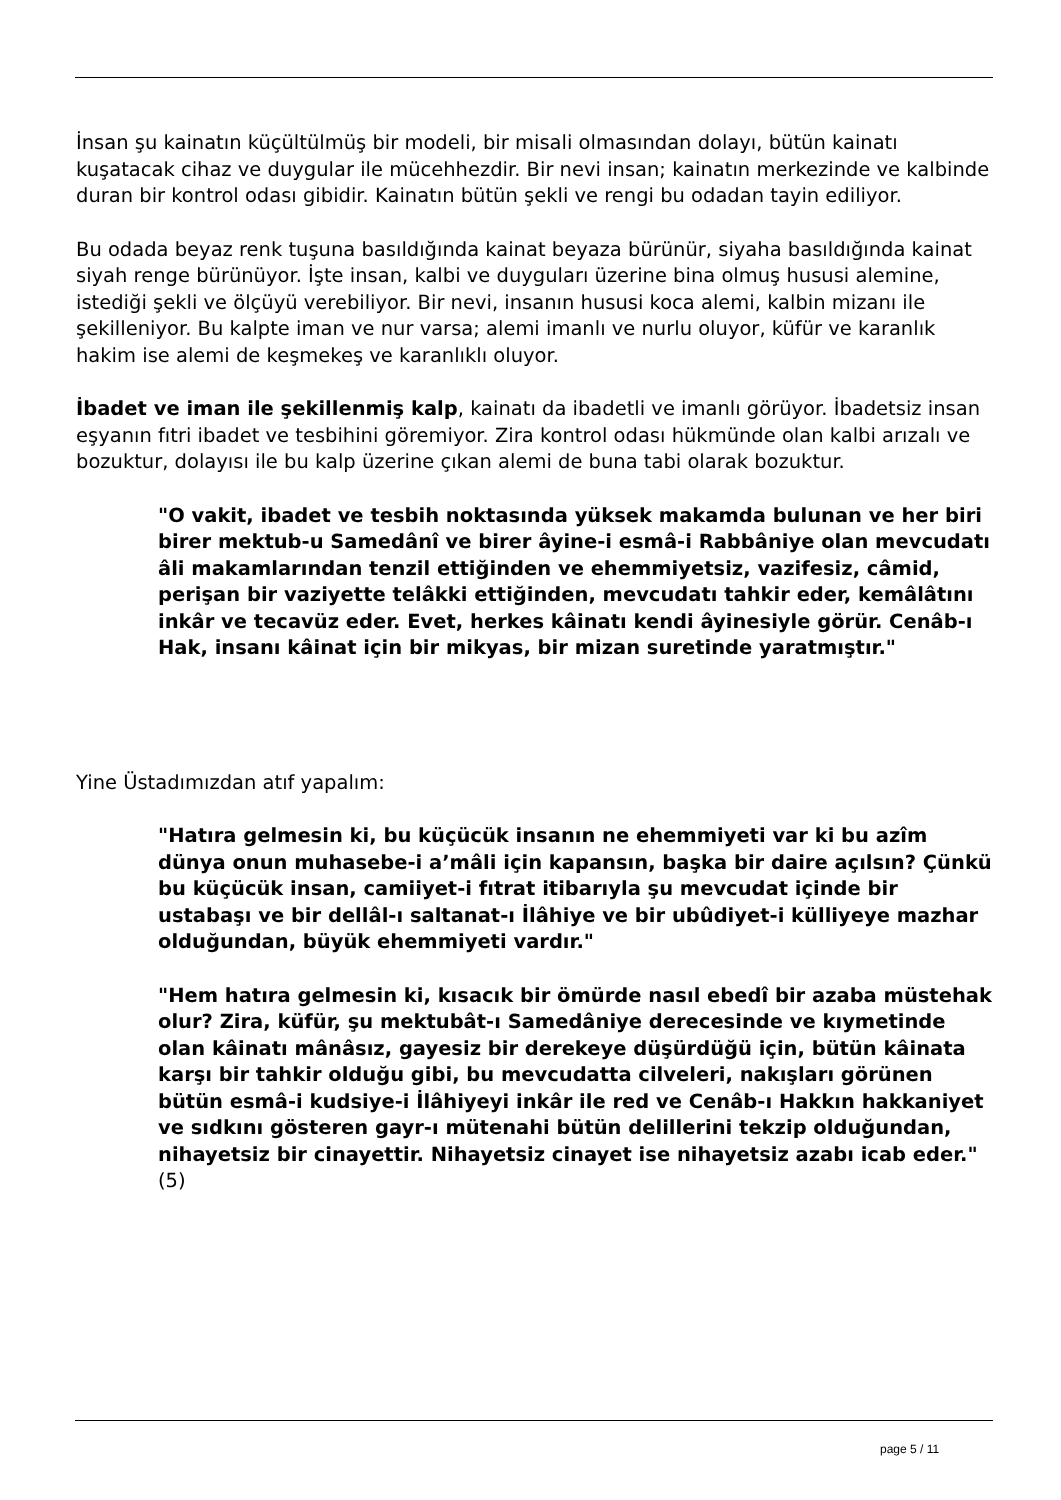İnsan şu kainatın küçültülmüş bir modeli, bir misali olmasından dolayı, bütün kainatı kuşatacak cihaz ve duygular ile mücehhezdir. Bir nevi insan; kainatın merkezinde ve kalbinde duran bir kontrol odası gibidir. Kainatın bütün şekli ve rengi bu odadan tayin ediliyor.
Bu odada beyaz renk tuşuna basıldığında kainat beyaza bürünür, siyaha basıldığında kainat siyah renge bürünüyor. İşte insan, kalbi ve duyguları üzerine bina olmuş hususi alemine, istediği şekli ve ölçüyü verebiliyor. Bir nevi, insanın hususi koca alemi, kalbin mizanı ile şekilleniyor. Bu kalpte iman ve nur varsa; alemi imanlı ve nurlu oluyor, küfür ve karanlık hakim ise alemi de keşmekeş ve karanlıklı oluyor.
İbadet ve iman ile şekillenmiş kalp, kainatı da ibadetli ve imanlı görüyor. İbadetsiz insan eşyanın fıtri ibadet ve tesbihini göremiyor. Zira kontrol odası hükmünde olan kalbi arızalı ve bozuktur, dolayısı ile bu kalp üzerine çıkan alemi de buna tabi olarak bozuktur.
"O vakit, ibadet ve tesbih noktasında yüksek makamda bulunan ve her biri birer mektub-u Samedânî ve birer âyine-i esmâ-i Rabbâniye olan mevcudatı âli makamlarından tenzil ettiğinden ve ehemmiyetsiz, vazifesiz, câmid, perişan bir vaziyette telâkki ettiğinden, mevcudatı tahkir eder, kemâlâtını inkâr ve tecavüz eder. Evet, herkes kâinatı kendi âyinesiyle görür. Cenâb-ı Hak, insanı kâinat için bir mikyas, bir mizan suretinde yaratmıştır."
Yine Üstadımızdan atıf yapalım:
"Hatıra gelmesin ki, bu küçücük insanın ne ehemmiyeti var ki bu azîm dünya onun muhasebe-i a’mâli için kapansın, başka bir daire açılsın? Çünkü bu küçücük insan, camiiyet-i fıtrat itibarıyla şu mevcudat içinde bir ustabaşı ve bir dellâl-ı saltanat-ı İlâhiye ve bir ubûdiyet-i külliyeye mazhar olduğundan, büyük ehemmiyeti vardır."
"Hem hatıra gelmesin ki, kısacık bir ömürde nasıl ebedî bir azaba müstehak olur? Zira, küfür, şu mektubât-ı Samedâniye derecesinde ve kıymetinde olan kâinatı mânâsız, gayesiz bir derekeye düşürdüğü için, bütün kâinata karşı bir tahkir olduğu gibi, bu mevcudatta cilveleri, nakışları görünen bütün esmâ-i kudsiye-i İlâhiyeyi inkâr ile red ve Cenâb-ı Hakkın hakkaniyet ve sıdkını gösteren gayr-ı mütenahi bütün delillerini tekzip olduğundan, nihayetsiz bir cinayettir. Nihayetsiz cinayet ise nihayetsiz azabı icab eder."(5)
page 5 / 11